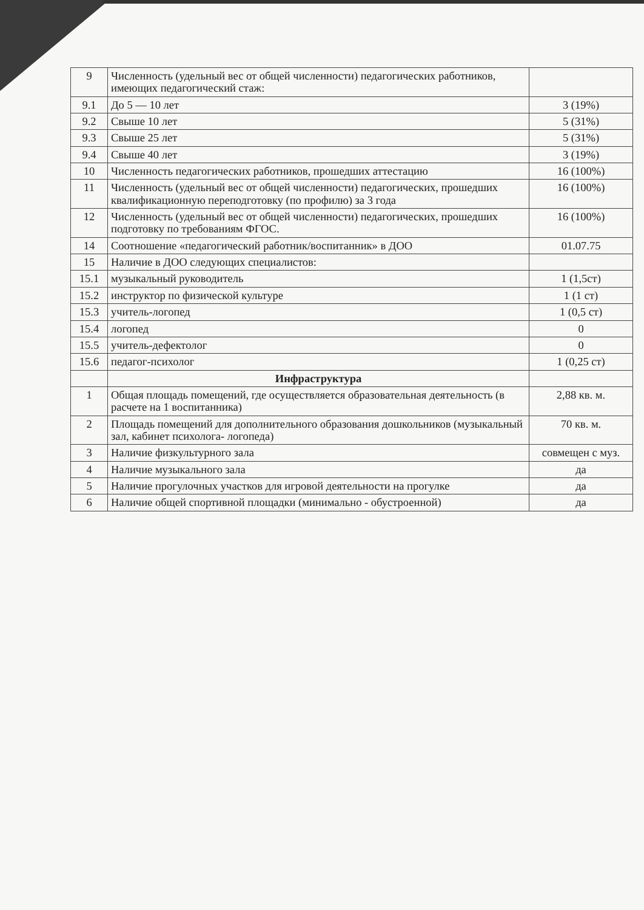| 9 | Численность (удельный вес от общей численности) педагогических работников, имеющих педагогический стаж: | |
| 9.1 | До 5 — 10 лет | 3 (19%) |
| 9.2 | Свыше 10 лет | 5 (31%) |
| 9.3 | Свыше 25 лет | 5 (31%) |
| 9.4 | Свыше 40 лет | 3 (19%) |
| 10 | Численность педагогических работников, прошедших аттестацию | 16 (100%) |
| 11 | Численность (удельный вес от общей численности) педагогических, прошедших квалификационную переподготовку (по профилю) за 3 года | 16 (100%) |
| 12 | Численность (удельный вес от общей численности) педагогических, прошедших подготовку по требованиям ФГОС. | 16 (100%) |
| 14 | Соотношение «педагогический работник/воспитанник» в ДОО | 01.07.75 |
| 15 | Наличие в ДОО следующих специалистов: | |
| 15.1 | музыкальный руководитель | 1 (1,5ст) |
| 15.2 | инструктор по физической культуре | 1 (1 ст) |
| 15.3 | учитель-логопед | 1 (0,5 ст) |
| 15.4 | логопед | 0 |
| 15.5 | учитель-дефектолог | 0 |
| 15.6 | педагог-психолог | 1 (0,25 ст) |
| | Инфраструктура | |
| 1 | Общая площадь помещений, где осуществляется образовательная деятельность (в расчете на 1 воспитанника) | 2,88 кв. м. |
| 2 | Площадь помещений для дополнительного образования дошкольников (музыкальный зал, кабинет психолога- логопеда) | 70 кв. м. |
| 3 | Наличие физкультурного зала | совмещен с муз. |
| 4 | Наличие музыкального зала | да |
| 5 | Наличие прогулочных участков для игровой деятельности на прогулке | да |
| 6 | Наличие общей спортивной площадки (минимально - обустроенной) | да |